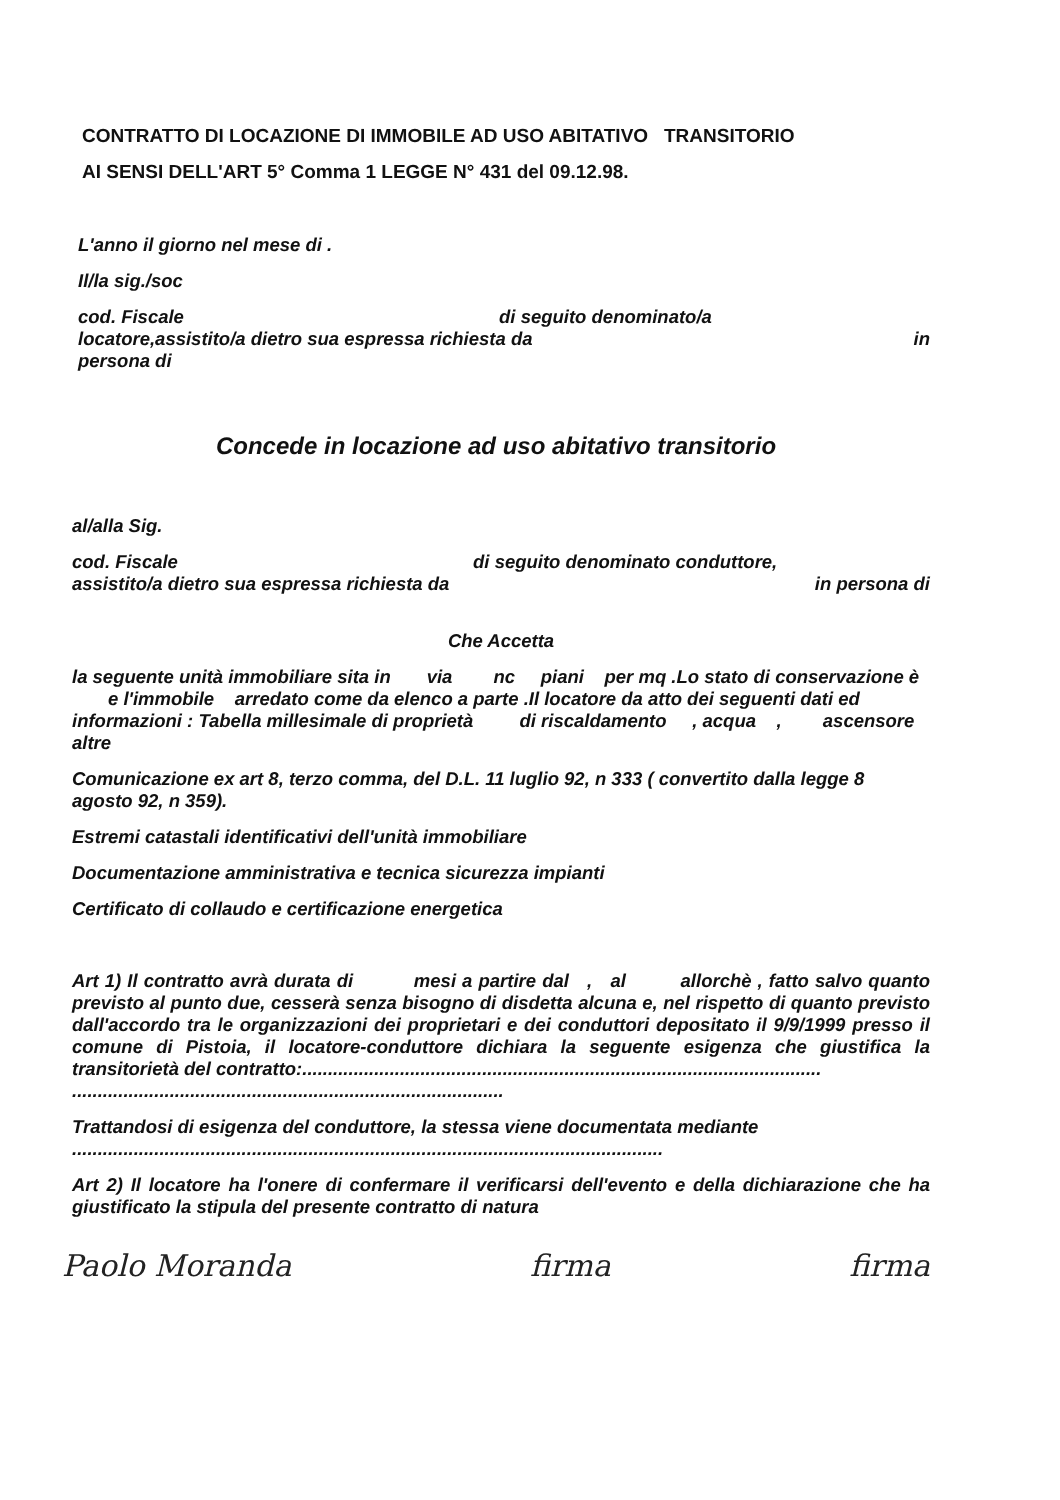CONTRATTO DI LOCAZIONE DI IMMOBILE AD USO ABITATIVO TRANSITORIO
AI SENSI DELL'ART 5° Comma 1 LEGGE N° 431 del 09.12.98.
L'anno il giorno nel mese di .
Il/la sig./soc
cod. Fiscale di seguito denominato/a
locatore,assistito/a dietro sua espressa richiesta da in
persona di
Concede in locazione ad uso abitativo transitorio
al/alla Sig.
cod. Fiscale di seguito denominato conduttore,
assistito/a dietro sua espressa richiesta da in persona di
Che Accetta
la seguente unità immobiliare sita in via nc piani per mq .Lo stato di conservazione è e l'immobile arredato come da elenco a parte .Il locatore da atto dei seguenti dati ed informazioni : Tabella millesimale di proprietà di riscaldamento , acqua , ascensore
altre
Comunicazione ex art 8, terzo comma, del D.L. 11 luglio 92, n 333 ( convertito dalla legge 8 agosto 92, n 359).
Estremi catastali identificativi dell'unità immobiliare
Documentazione amministrativa e tecnica sicurezza impianti
Certificato di collaudo e certificazione energetica
Art 1) Il contratto avrà durata di mesi a partire dal , al allorchè , fatto salvo quanto previsto al punto due, cesserà senza bisogno di disdetta alcuna e, nel rispetto di quanto previsto dall'accordo tra le organizzazioni dei proprietari e dei conduttori depositato il 9/9/1999 presso il comune di Pistoia, il locatore-conduttore dichiara la seguente esigenza che giustifica la transitorietà del contratto:.....................................................................................................
....................................................................................
Trattandosi di esigenza del conduttore, la stessa viene documentata mediante
...................................................................................................................
Art 2) Il locatore ha l'onere di confermare il verificarsi dell'evento e della dichiarazione che ha giustificato la stipula del presente contratto di natura
Paolo Moranda firma firma